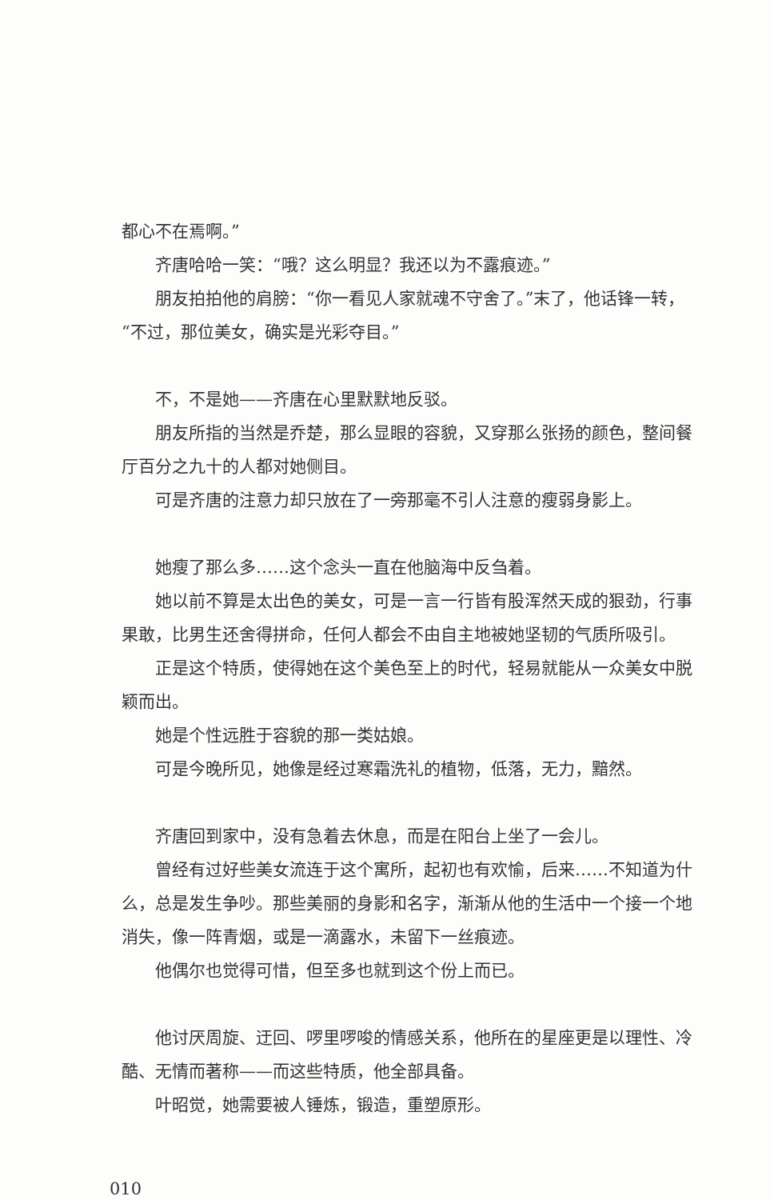都心不在焉啊。”
齐唐哈哈一笑：“哦？这么明显？我还以为不露痕迹。”
朋友拍拍他的肩膀：“你一看见人家就魂不守舍了。”末了，他话锋一转，“不过，那位美女，确实是光彩夺目。”
不，不是她——齐唐在心里默默地反驳。
朋友所指的当然是乔楚，那么显眼的容貌，又穿那么张扬的颜色，整间餐厅百分之九十的人都对她侧目。
可是齐唐的注意力却只放在了一旁那毫不引人注意的瘦弱身影上。
她瘦了那么多……这个念头一直在他脑海中反刍着。
她以前不算是太出色的美女，可是一言一行皆有股浑然天成的狠劲，行事果敢，比男生还舍得拼命，任何人都会不由自主地被她坚韧的气质所吸引。
正是这个特质，使得她在这个美色至上的时代，轻易就能从一众美女中脱颖而出。
她是个性远胜于容貌的那一类姑娘。
可是今晚所见，她像是经过寒霜洗礼的植物，低落，无力，黯然。
齐唐回到家中，没有急着去休息，而是在阳台上坐了一会儿。
曾经有过好些美女流连于这个寓所，起初也有欢愉，后来……不知道为什么，总是发生争吵。那些美丽的身影和名字，渐渐从他的生活中一个接一个地消失，像一阵青烟，或是一滴露水，未留下一丝痕迹。
他偶尔也觉得可惜，但至多也就到这个份上而已。
他讨厌周旋、迂回、啰里啰唆的情感关系，他所在的星座更是以理性、冷酷、无情而著称——而这些特质，他全部具备。
叶昭觉，她需要被人锤炼，锻造，重塑原形。
010